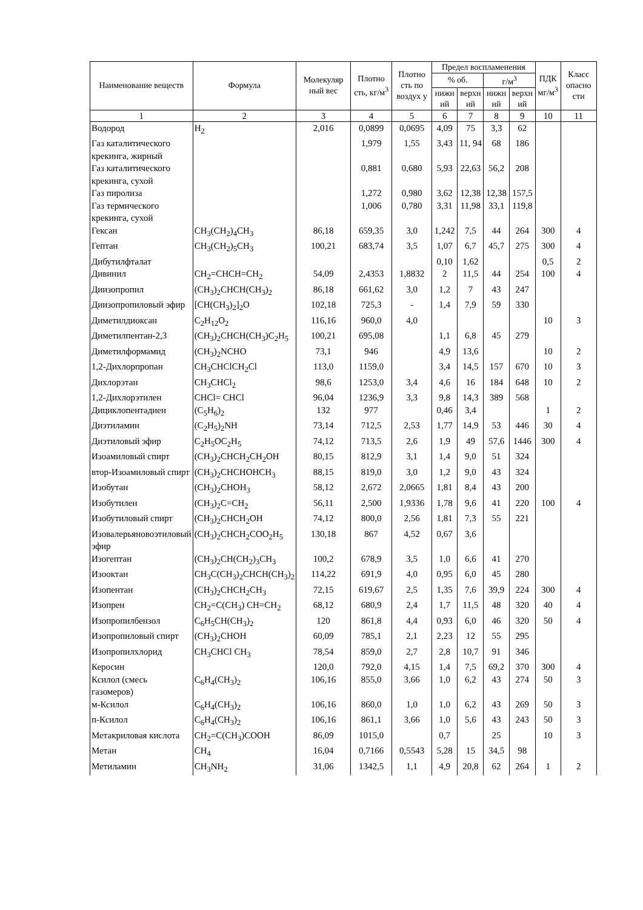| Наименование веществ | Формула | Молекуляр ный вес | Плотно сть, кг/м<sup>3</sup> | Плотно сть по воздух у | Предел воспламенения | | | | ПДК мг/м<sup>3</sup> | Класс опасно сти |
| --- | --- | --- | --- | --- | --- | --- | --- | --- | --- | --- |
| | | | | | % об. | | г/м<sup>3</sup> | | | |
| | | | | | нижн ий | верхн ий | нижн ий | верхн ий | | |
| 1 | 2 | 3 | 4 | 5 | 6 | 7 | 8 | 9 | 10 | 11 |
| Водород | H<sub>2</sub> | 2,016 | 0,0899 | 0,0695 | 4,09 | 75 | 3,3 | 62 | | |
| Газ каталитического крекинга, жирный | | | 1,979 | 1,55 | 3,43 | 11, 94 | 68 | 186 | | |
| Газ каталитического крекинга, сухой | | | 0,881 | 0,680 | 5,93 | 22,63 | 56,2 | 208 | | |
| Газ пиролиза | | | 1,272 | 0,980 | 3,62 | 12,38 | 12,38 | 157,5 | | |
| Газ термического крекинга, сухой | | | 1,006 | 0,780 | 3,31 | 11,98 | 33,1 | 119,8 | | |
| Гексан | CH<sub>3</sub>(CH<sub>2</sub>)<sub>4</sub>CH<sub>3</sub> | 86,18 | 659,35 | 3,0 | 1,242 | 7,5 | 44 | 264 | 300 | 4 |
| Гептан | CH<sub>3</sub>(CH<sub>2</sub>)<sub>5</sub>CH<sub>3</sub> | 100,21 | 683,74 | 3,5 | 1,07 | 6,7 | 45,7 | 275 | 300 | 4 |
| Дибутилфталат | | | | | 0,10 | 1,62 | | | 0,5 | 2 |
| Дивинил | CH<sub>2</sub>=CHCH=CH<sub>2</sub> | 54,09 | 2,4353 | 1,8832 | 2 | 11,5 | 44 | 254 | 100 | 4 |
| Диизопропил | (CH<sub>3</sub>)<sub>2</sub>CHCH(CH<sub>3</sub>)<sub>2</sub> | 86,18 | 661,62 | 3,0 | 1,2 | 7 | 43 | 247 | | |
| Диизопропиловый эфир | [CH(CH<sub>3</sub>)<sub>2</sub>]<sub>2</sub>O | 102,18 | 725,3 | - | 1,4 | 7,9 | 59 | 330 | | |
| Диметилдиоксан | C<sub>2</sub>H<sub>12</sub>O<sub>2</sub> | 116,16 | 960,0 | 4,0 | | | | | 10 | 3 |
| Диметилпентан-2,3 | (CH<sub>3</sub>)<sub>2</sub>CHCH(CH<sub>3</sub>)C<sub>2</sub>H<sub>5</sub> | 100,21 | 695,08 | | 1,1 | 6,8 | 45 | 279 | | |
| Диметилформамид | (CH<sub>3</sub>)<sub>2</sub>NCHO | 73,1 | 946 | | 4,9 | 13,6 | | | 10 | 2 |
| 1,2-Дихлорпропан | CH<sub>3</sub>CHClCH<sub>2</sub>Cl | 113,0 | 1159,0 | | 3,4 | 14,5 | 157 | 670 | 10 | 3 |
| Дихлорэтан | CH<sub>3</sub>CHCl<sub>2</sub> | 98,6 | 1253,0 | 3,4 | 4,6 | 16 | 184 | 648 | 10 | 2 |
| 1,2-Дихлорэтилен | CHCl= CHCl | 96,04 | 1236,9 | 3,3 | 9,8 | 14,3 | 389 | 568 | | |
| Дициклопентадиен | (C<sub>5</sub>H<sub>6</sub>)<sub>2</sub> | 132 | 977 | | 0,46 | 3,4 | | | 1 | 2 |
| Диэтиламин | (C<sub>2</sub>H<sub>5</sub>)<sub>2</sub>NH | 73,14 | 712,5 | 2,53 | 1,77 | 14,9 | 53 | 446 | 30 | 4 |
| Диэтиловый эфир | C<sub>2</sub>H<sub>5</sub>OC<sub>2</sub>H<sub>5</sub> | 74,12 | 713,5 | 2,6 | 1,9 | 49 | 57,6 | 1446 | 300 | 4 |
| Изоамиловый спирт | (CH<sub>3</sub>)<sub>2</sub>CHCH<sub>2</sub>CH<sub>2</sub>OH | 80,15 | 812,9 | 3,1 | 1,4 | 9,0 | 51 | 324 | | |
| втор-Изоамиловый спирт | (CH<sub>3</sub>)<sub>2</sub>CHCHOHCH<sub>3</sub> | 88,15 | 819,0 | 3,0 | 1,2 | 9,0 | 43 | 324 | | |
| Изобутан | (CH<sub>3</sub>)<sub>2</sub>CHOH<sub>3</sub> | 58,12 | 2,672 | 2,0665 | 1,81 | 8,4 | 43 | 200 | | |
| Изобутилен | (CH<sub>3</sub>)<sub>2</sub>C=CH<sub>2</sub> | 56,11 | 2,500 | 1,9336 | 1,78 | 9,6 | 41 | 220 | 100 | 4 |
| Изобутиловый спирт | (CH<sub>3</sub>)<sub>2</sub>CHCH<sub>2</sub>OH | 74,12 | 800,0 | 2,56 | 1,81 | 7,3 | 55 | 221 | | |
| Изовалерьяновоэтиловый эфир | (CH<sub>3</sub>)<sub>2</sub>CHCH<sub>2</sub>COO<sub>2</sub>H<sub>5</sub> | 130,18 | 867 | 4,52 | 0,67 | 3,6 | | | | |
| Изогептан | (CH<sub>3</sub>)<sub>2</sub>CH(CH<sub>2</sub>)<sub>3</sub>CH<sub>3</sub> | 100,2 | 678,9 | 3,5 | 1,0 | 6,6 | 41 | 270 | | |
| Изооктан | CH<sub>3</sub>C(CH<sub>3</sub>)<sub>2</sub>CHCH(CH<sub>3</sub>)<sub>2</sub> | 114,22 | 691,9 | 4,0 | 0,95 | 6,0 | 45 | 280 | | |
| Изопентан | (CH<sub>3</sub>)<sub>2</sub>CHCH<sub>2</sub>CH<sub>3</sub> | 72,15 | 619,67 | 2,5 | 1,35 | 7,6 | 39,9 | 224 | 300 | 4 |
| Изопрен | CH<sub>2</sub>=C(CH<sub>3</sub>) CH=CH<sub>2</sub> | 68,12 | 680,9 | 2,4 | 1,7 | 11,5 | 48 | 320 | 40 | 4 |
| Изопропилбензол | C<sub>6</sub>H<sub>5</sub>CH(CH<sub>3</sub>)<sub>2</sub> | 120 | 861,8 | 4,4 | 0,93 | 6,0 | 46 | 320 | 50 | 4 |
| Изопропиловый спирт | (CH<sub>3</sub>)<sub>2</sub>CHOH | 60,09 | 785,1 | 2,1 | 2,23 | 12 | 55 | 295 | | |
| Изопропилхлорид | CH<sub>3</sub>CHCl CH<sub>3</sub> | 78,54 | 859,0 | 2,7 | 2,8 | 10,7 | 91 | 346 | | |
| Керосин | | 120,0 | 792,0 | 4,15 | 1,4 | 7,5 | 69,2 | 370 | 300 | 4 |
| Ксилол (смесь газомеров) | C<sub>6</sub>H<sub>4</sub>(CH<sub>3</sub>)<sub>2</sub> | 106,16 | 855,0 | 3,66 | 1,0 | 6,2 | 43 | 274 | 50 | 3 |
| м-Ксилол | C<sub>6</sub>H<sub>4</sub>(CH<sub>3</sub>)<sub>2</sub> | 106,16 | 860,0 | 1,0 | 1,0 | 6,2 | 43 | 269 | 50 | 3 |
| п-Ксилол | C<sub>6</sub>H<sub>4</sub>(CH<sub>3</sub>)<sub>2</sub> | 106,16 | 861,1 | 3,66 | 1,0 | 5,6 | 43 | 243 | 50 | 3 |
| Метакриловая кислота | CH<sub>2</sub>=C(CH<sub>3</sub>)COOH | 86,09 | 1015,0 | | 0,7 | | 25 | | 10 | 3 |
| Метан | CH<sub>4</sub> | 16,04 | 0,7166 | 0,5543 | 5,28 | 15 | 34,5 | 98 | | |
| Метиламин | CH<sub>3</sub>NH<sub>2</sub> | 31,06 | 1342,5 | 1,1 | 4,9 | 20,8 | 62 | 264 | 1 | 2 |